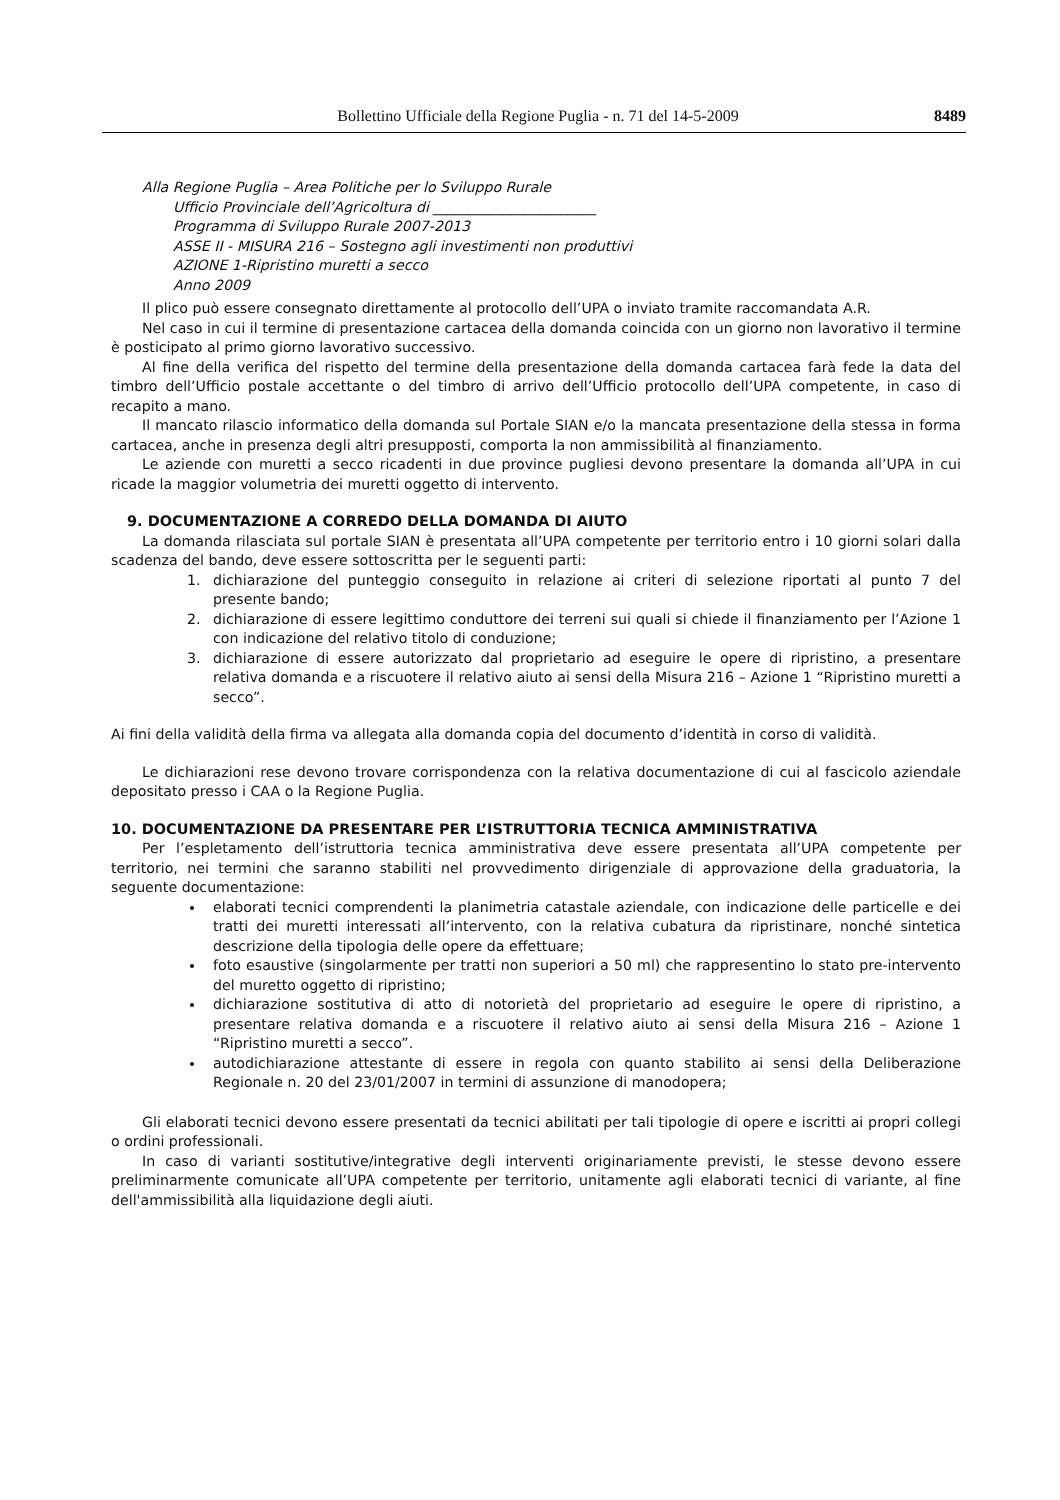Bollettino Ufficiale della Regione Puglia - n. 71 del 14-5-2009 8489
Alla Regione Puglia – Area Politiche per lo Sviluppo Rurale
Ufficio Provinciale dell’Agricoltura di _______________________
Programma di Sviluppo Rurale 2007-2013
ASSE II - MISURA 216 – Sostegno agli investimenti non produttivi
AZIONE 1-Ripristino muretti a secco
Anno 2009
Il plico può essere consegnato direttamente al protocollo dell’UPA o inviato tramite raccomandata A.R.
Nel caso in cui il termine di presentazione cartacea della domanda coincida con un giorno non lavorativo il termine è posticipato al primo giorno lavorativo successivo.
Al fine della verifica del rispetto del termine della presentazione della domanda cartacea farà fede la data del timbro dell’Ufficio postale accettante o del timbro di arrivo dell’Ufficio protocollo dell’UPA competente, in caso di recapito a mano.
Il mancato rilascio informatico della domanda sul Portale SIAN e/o la mancata presentazione della stessa in forma cartacea, anche in presenza degli altri presupposti, comporta la non ammissibilità al finanziamento.
Le aziende con muretti a secco ricadenti in due province pugliesi devono presentare la domanda all’UPA in cui ricade la maggior volumetria dei muretti oggetto di intervento.
9. DOCUMENTAZIONE A CORREDO DELLA DOMANDA DI AIUTO
La domanda rilasciata sul portale SIAN è presentata all’UPA competente per territorio entro i 10 giorni solari dalla scadenza del bando, deve essere sottoscritta per le seguenti parti:
1. dichiarazione del punteggio conseguito in relazione ai criteri di selezione riportati al punto 7 del presente bando;
2. dichiarazione di essere legittimo conduttore dei terreni sui quali si chiede il finanziamento per l’Azione 1 con indicazione del relativo titolo di conduzione;
3. dichiarazione di essere autorizzato dal proprietario ad eseguire le opere di ripristino, a presentare relativa domanda e a riscuotere il relativo aiuto ai sensi della Misura 216 – Azione 1 “Ripristino muretti a secco”.
Ai fini della validità della firma va allegata alla domanda copia del documento d’identità in corso di validità.
Le dichiarazioni rese devono trovare corrispondenza con la relativa documentazione di cui al fascicolo aziendale depositato presso i CAA o la Regione Puglia.
10. DOCUMENTAZIONE DA PRESENTARE PER L’ISTRUTTORIA TECNICA AMMINISTRATIVA
Per l’espletamento dell’istruttoria tecnica amministrativa deve essere presentata all’UPA competente per territorio, nei termini che saranno stabiliti nel provvedimento dirigenziale di approvazione della graduatoria, la seguente documentazione:
elaborati tecnici comprendenti la planimetria catastale aziendale, con indicazione delle particelle e dei tratti dei muretti interessati all’intervento, con la relativa cubatura da ripristinare, nonché sintetica descrizione della tipologia delle opere da effettuare;
foto esaustive (singolarmente per tratti non superiori a 50 ml) che rappresentino lo stato pre-intervento del muretto oggetto di ripristino;
dichiarazione sostitutiva di atto di notorietà del proprietario ad eseguire le opere di ripristino, a presentare relativa domanda e a riscuotere il relativo aiuto ai sensi della Misura 216 – Azione 1 “Ripristino muretti a secco”.
autodichiarazione attestante di essere in regola con quanto stabilito ai sensi della Deliberazione Regionale n. 20 del 23/01/2007 in termini di assunzione di manodopera;
Gli elaborati tecnici devono essere presentati da tecnici abilitati per tali tipologie di opere e iscritti ai propri collegi o ordini professionali.
In caso di varianti sostitutive/integrative degli interventi originariamente previsti, le stesse devono essere preliminarmente comunicate all’UPA competente per territorio, unitamente agli elaborati tecnici di variante, al fine dell'ammissibilità alla liquidazione degli aiuti.